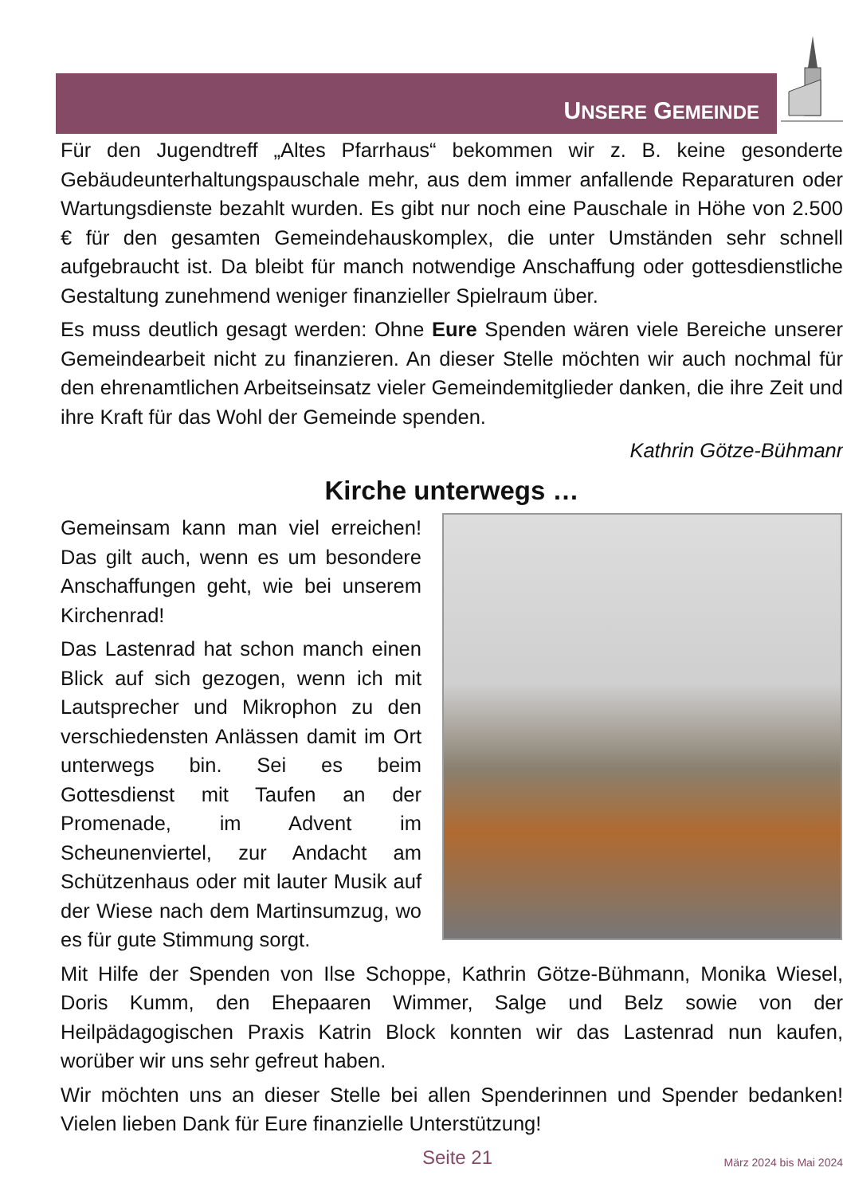UNSERE GEMEINDE
Für den Jugendtreff „Altes Pfarrhaus“ bekommen wir z. B. keine gesonderte Gebäudeunterhaltungspauschale mehr, aus dem immer anfallende Reparaturen oder Wartungsdienste bezahlt wurden. Es gibt nur noch eine Pauschale in Höhe von 2.500 € für den gesamten Gemeindehauskomplex, die unter Umständen sehr schnell aufgebraucht ist. Da bleibt für manch notwendige Anschaffung oder gottesdienstliche Gestaltung zunehmend weniger finanzieller Spielraum über.
Es muss deutlich gesagt werden: Ohne Eure Spenden wären viele Bereiche unserer Gemeindearbeit nicht zu finanzieren. An dieser Stelle möchten wir auch nochmal für den ehrenamtlichen Arbeitseinsatz vieler Gemeindemitglieder danken, die ihre Zeit und ihre Kraft für das Wohl der Gemeinde spenden.
Kathrin Götze-Bühmann
Kirche unterwegs …
Gemeinsam kann man viel erreichen! Das gilt auch, wenn es um besondere Anschaffungen geht, wie bei unserem Kirchenrad!
Das Lastenrad hat schon manch einen Blick auf sich gezogen, wenn ich mit Lautsprecher und Mikrophon zu den verschiedensten Anlässen damit im Ort unterwegs bin. Sei es beim Gottesdienst mit Taufen an der Promenade, im Advent im Scheunenviertel, zur Andacht am Schützenhaus oder mit lauter Musik auf der Wiese nach dem Martinsumzug, wo es für gute Stimmung sorgt.
Mit Hilfe der Spenden von Ilse Schoppe, Kathrin Götze-Bühmann, Monika Wiesel, Doris Kumm, den Ehepaaren Wimmer, Salge und Belz sowie von der Heilpädagogischen Praxis Katrin Block konnten wir das Lastenrad nun kaufen, worüber wir uns sehr gefreut haben.
Wir möchten uns an dieser Stelle bei allen Spenderinnen und Spender bedanken! Vielen lieben Dank für Eure finanzielle Unterstützung!
Seite 21 März 2024 bis Mai 2024